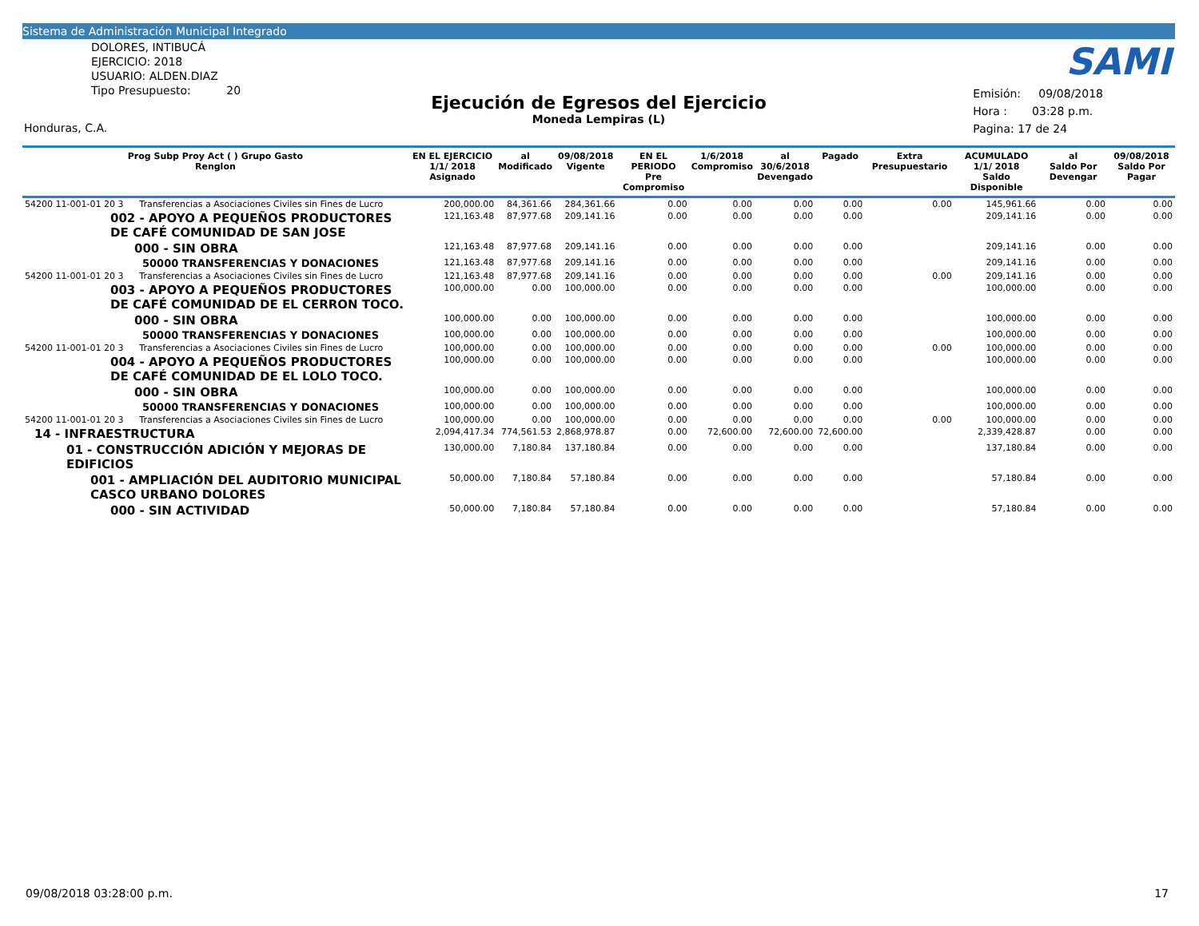Sistema de Administración Municipal Integrado
DOLORES, INTIBUCÁ
EJERCICIO: 2018
USUARIO: ALDEN.DIAZ
Tipo Presupuesto: 20
Honduras, C.A.
SAMI
Ejecución de Egresos del Ejercicio
Moneda Lempiras (L)
Emisión: 09/08/2018
Hora : 03:28 p.m.
Pagina: 17 de 24
| Prog Subp Proy Act ( ) Grupo Gasto Renglon | | EN EL EJERCICIO 1/1/ 2018 Asignado | al Modificado | 09/08/2018 Vigente | EN EL PERIODO Pre Compromiso | 1/6/2018 Compromiso | al 30/6/2018 Devengado | Pagado | Extra Presupuestario | ACUMULADO 1/1/ 2018 Saldo Disponible | al Saldo Por Devengar | 09/08/2018 Saldo Por Pagar |
| --- | --- | --- | --- | --- | --- | --- | --- | --- | --- | --- | --- | --- |
| 54200 11-001-01 20 3 | Transferencias a Asociaciones Civiles sin Fines de Lucro | 200,000.00 | 84,361.66 | 284,361.66 | 0.00 | 0.00 | 0.00 | 0.00 | 0.00 | 145,961.66 | 0.00 | 0.00 |
| 002 - APOYO A PEQUEÑOS PRODUCTORES DE CAFÉ COMUNIDAD DE SAN JOSE | | 121,163.48 | 87,977.68 | 209,141.16 | 0.00 | 0.00 | 0.00 | 0.00 | | 209,141.16 | 0.00 | 0.00 |
| 000 - SIN OBRA | | 121,163.48 | 87,977.68 | 209,141.16 | 0.00 | 0.00 | 0.00 | 0.00 | | 209,141.16 | 0.00 | 0.00 |
| 50000 TRANSFERENCIAS Y DONACIONES | | 121,163.48 | 87,977.68 | 209,141.16 | 0.00 | 0.00 | 0.00 | 0.00 | | 209,141.16 | 0.00 | 0.00 |
| 54200 11-001-01 20 3 | Transferencias a Asociaciones Civiles sin Fines de Lucro | 121,163.48 | 87,977.68 | 209,141.16 | 0.00 | 0.00 | 0.00 | 0.00 | 0.00 | 209,141.16 | 0.00 | 0.00 |
| 003 - APOYO A PEQUEÑOS PRODUCTORES DE CAFÉ COMUNIDAD DE EL CERRON TOCO. | | 100,000.00 | 0.00 | 100,000.00 | 0.00 | 0.00 | 0.00 | 0.00 | | 100,000.00 | 0.00 | 0.00 |
| 000 - SIN OBRA | | 100,000.00 | 0.00 | 100,000.00 | 0.00 | 0.00 | 0.00 | 0.00 | | 100,000.00 | 0.00 | 0.00 |
| 50000 TRANSFERENCIAS Y DONACIONES | | 100,000.00 | 0.00 | 100,000.00 | 0.00 | 0.00 | 0.00 | 0.00 | | 100,000.00 | 0.00 | 0.00 |
| 54200 11-001-01 20 3 | Transferencias a Asociaciones Civiles sin Fines de Lucro | 100,000.00 | 0.00 | 100,000.00 | 0.00 | 0.00 | 0.00 | 0.00 | 0.00 | 100,000.00 | 0.00 | 0.00 |
| 004 - APOYO A PEQUEÑOS PRODUCTORES DE CAFÉ COMUNIDAD DE EL LOLO TOCO. | | 100,000.00 | 0.00 | 100,000.00 | 0.00 | 0.00 | 0.00 | 0.00 | | 100,000.00 | 0.00 | 0.00 |
| 000 - SIN OBRA | | 100,000.00 | 0.00 | 100,000.00 | 0.00 | 0.00 | 0.00 | 0.00 | | 100,000.00 | 0.00 | 0.00 |
| 50000 TRANSFERENCIAS Y DONACIONES | | 100,000.00 | 0.00 | 100,000.00 | 0.00 | 0.00 | 0.00 | 0.00 | | 100,000.00 | 0.00 | 0.00 |
| 54200 11-001-01 20 3 | Transferencias a Asociaciones Civiles sin Fines de Lucro | 100,000.00 | 0.00 | 100,000.00 | 0.00 | 0.00 | 0.00 | 0.00 | 0.00 | 100,000.00 | 0.00 | 0.00 |
| 14 - INFRAESTRUCTURA | | 2,094,417.34 | 774,561.53 | 2,868,978.87 | 0.00 | 72,600.00 | 72,600.00 | 72,600.00 | | 2,339,428.87 | 0.00 | 0.00 |
| 01 - CONSTRUCCIÓN ADICIÓN Y MEJORAS DE EDIFICIOS | | 130,000.00 | 7,180.84 | 137,180.84 | 0.00 | 0.00 | 0.00 | 0.00 | | 137,180.84 | 0.00 | 0.00 |
| 001 - AMPLIACIÓN DEL AUDITORIO MUNICIPAL CASCO URBANO DOLORES | | 50,000.00 | 7,180.84 | 57,180.84 | 0.00 | 0.00 | 0.00 | 0.00 | | 57,180.84 | 0.00 | 0.00 |
| 000 - SIN ACTIVIDAD | | 50,000.00 | 7,180.84 | 57,180.84 | 0.00 | 0.00 | 0.00 | 0.00 | | 57,180.84 | 0.00 | 0.00 |
09/08/2018 03:28:00 p.m. 17